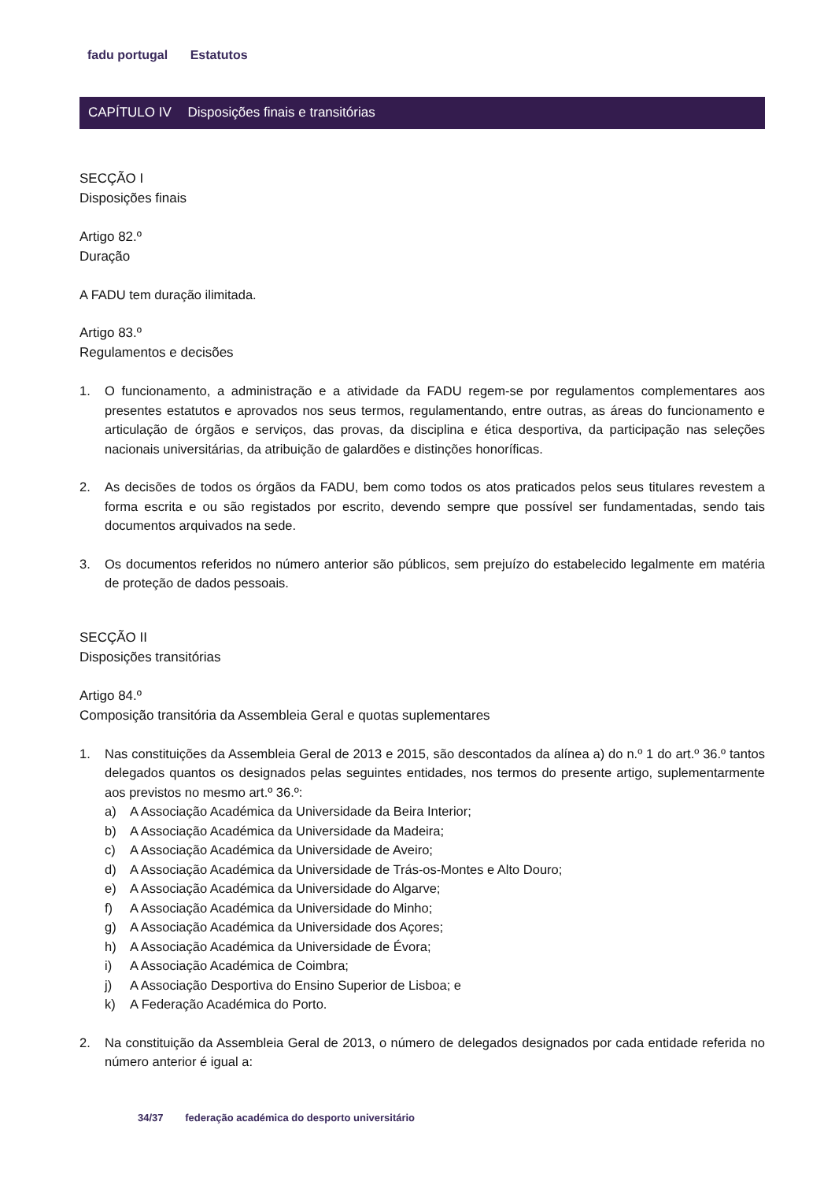fadu portugal Estatutos
CAPÍTULO IV Disposições finais e transitórias
SECÇÃO I
Disposições finais
Artigo 82.º
Duração
A FADU tem duração ilimitada.
Artigo 83.º
Regulamentos e decisões
1. O funcionamento, a administração e a atividade da FADU regem-se por regulamentos complementares aos presentes estatutos e aprovados nos seus termos, regulamentando, entre outras, as áreas do funcionamento e articulação de órgãos e serviços, das provas, da disciplina e ética desportiva, da participação nas seleções nacionais universitárias, da atribuição de galardões e distinções honoríficas.
2. As decisões de todos os órgãos da FADU, bem como todos os atos praticados pelos seus titulares revestem a forma escrita e ou são registados por escrito, devendo sempre que possível ser fundamentadas, sendo tais documentos arquivados na sede.
3. Os documentos referidos no número anterior são públicos, sem prejuízo do estabelecido legalmente em matéria de proteção de dados pessoais.
SECÇÃO II
Disposições transitórias
Artigo 84.º
Composição transitória da Assembleia Geral e quotas suplementares
1. Nas constituições da Assembleia Geral de 2013 e 2015, são descontados da alínea a) do n.º 1 do art.º 36.º tantos delegados quantos os designados pelas seguintes entidades, nos termos do presente artigo, suplementarmente aos previstos no mesmo art.º 36.º:
a) A Associação Académica da Universidade da Beira Interior;
b) A Associação Académica da Universidade da Madeira;
c) A Associação Académica da Universidade de Aveiro;
d) A Associação Académica da Universidade de Trás-os-Montes e Alto Douro;
e) A Associação Académica da Universidade do Algarve;
f) A Associação Académica da Universidade do Minho;
g) A Associação Académica da Universidade dos Açores;
h) A Associação Académica da Universidade de Évora;
i) A Associação Académica de Coimbra;
j) A Associação Desportiva do Ensino Superior de Lisboa; e
k) A Federação Académica do Porto.
2. Na constituição da Assembleia Geral de 2013, o número de delegados designados por cada entidade referida no número anterior é igual a:
34/37 federação académica do desporto universitário